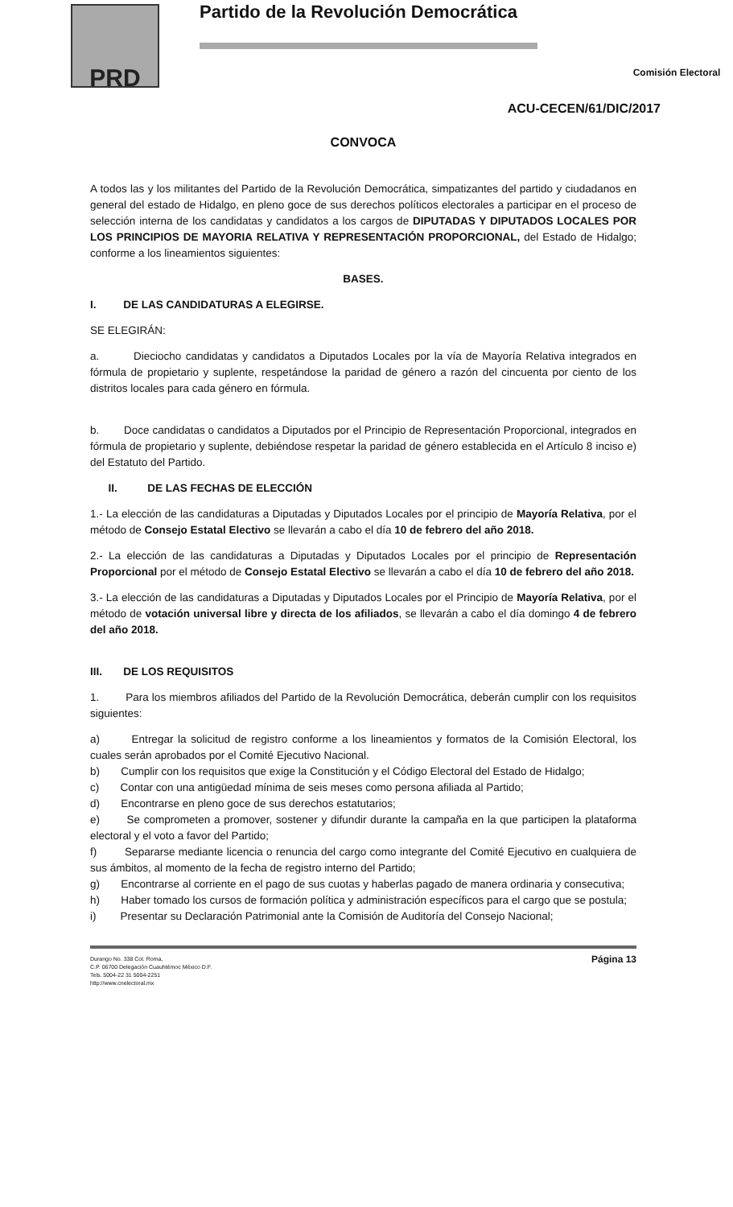PRD
Partido de la Revolución Democrática
Comisión Electoral
ACU-CECEN/61/DIC/2017
CONVOCA
A todos las y los militantes del Partido de la Revolución Democrática, simpatizantes del partido y ciudadanos en general del estado de Hidalgo, en pleno goce de sus derechos políticos electorales a participar en el proceso de selección interna de los candidatas y candidatos a los cargos de DIPUTADAS Y DIPUTADOS LOCALES POR LOS PRINCIPIOS DE MAYORIA RELATIVA Y REPRESENTACIÓN PROPORCIONAL, del Estado de Hidalgo; conforme a los lineamientos siguientes:
BASES.
I. DE LAS CANDIDATURAS A ELEGIRSE.
SE ELEGIRÁN:
a. Dieciocho candidatas y candidatos a Diputados Locales por la vía de Mayoría Relativa integrados en fórmula de propietario y suplente, respetándose la paridad de género a razón del cincuenta por ciento de los distritos locales para cada género en fórmula.
b. Doce candidatas o candidatos a Diputados por el Principio de Representación Proporcional, integrados en fórmula de propietario y suplente, debiéndose respetar la paridad de género establecida en el Artículo 8 inciso e) del Estatuto del Partido.
II. DE LAS FECHAS DE ELECCIÓN
1.- La elección de las candidaturas a Diputadas y Diputados Locales por el principio de Mayoría Relativa, por el método de Consejo Estatal Electivo se llevarán a cabo el día 10 de febrero del año 2018.
2.- La elección de las candidaturas a Diputadas y Diputados Locales por el principio de Representación Proporcional por el método de Consejo Estatal Electivo se llevarán a cabo el día 10 de febrero del año 2018.
3.- La elección de las candidaturas a Diputadas y Diputados Locales por el Principio de Mayoría Relativa, por el método de votación universal libre y directa de los afiliados, se llevarán a cabo el día domingo 4 de febrero del año 2018.
III. DE LOS REQUISITOS
1. Para los miembros afiliados del Partido de la Revolución Democrática, deberán cumplir con los requisitos siguientes:
a) Entregar la solicitud de registro conforme a los lineamientos y formatos de la Comisión Electoral, los cuales serán aprobados por el Comité Ejecutivo Nacional.
b) Cumplir con los requisitos que exige la Constitución y el Código Electoral del Estado de Hidalgo;
c) Contar con una antigüedad mínima de seis meses como persona afiliada al Partido;
d) Encontrarse en pleno goce de sus derechos estatutarios;
e) Se comprometen a promover, sostener y difundir durante la campaña en la que participen la plataforma electoral y el voto a favor del Partido;
f) Separarse mediante licencia o renuncia del cargo como integrante del Comité Ejecutivo en cualquiera de sus ámbitos, al momento de la fecha de registro interno del Partido;
g) Encontrarse al corriente en el pago de sus cuotas y haberlas pagado de manera ordinaria y consecutiva;
h) Haber tomado los cursos de formación política y administración específicos para el cargo que se postula;
i) Presentar su Declaración Patrimonial ante la Comisión de Auditoría del Consejo Nacional;
Durango No. 338 Col. Roma,
C.P. 06700 Delegación Cuauhtémoc México D.F.
Tels. 5004-22 31 5004-2251
http://www.cnelectoral.mx
Página 13